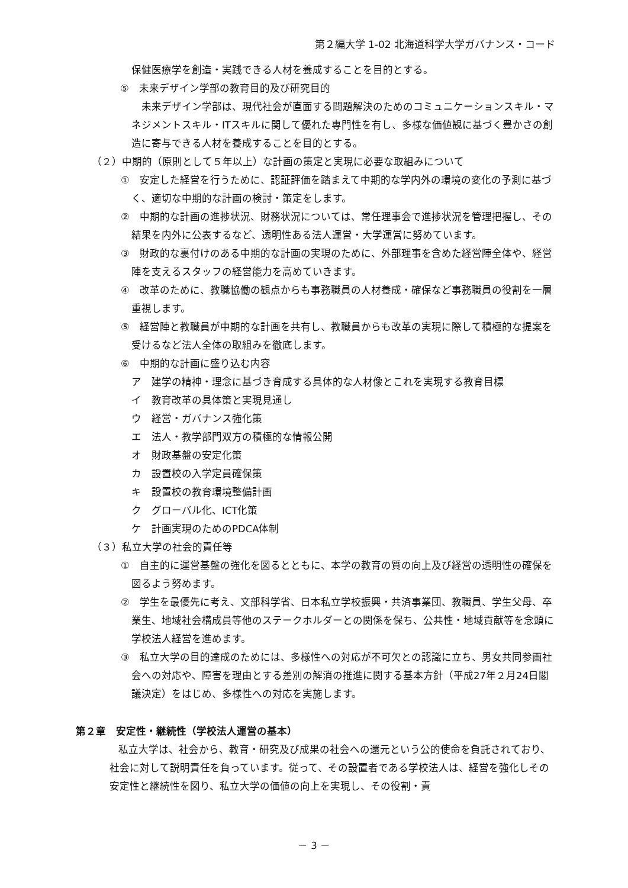第２編大学 1-02 北海道科学大学ガバナンス・コード
保健医療学を創造・実践できる人材を養成することを目的とする。
⑤　未来デザイン学部の教育目的及び研究目的
　未来デザイン学部は、現代社会が直面する問題解決のためのコミュニケーションスキル・マネジメントスキル・ITスキルに関して優れた専門性を有し、多様な価値観に基づく豊かさの創造に寄与できる人材を養成することを目的とする。
（２）中期的（原則として５年以上）な計画の策定と実現に必要な取組みについて
①　安定した経営を行うために、認証評価を踏まえて中期的な学内外の環境の変化の予測に基づく、適切な中期的な計画の検討・策定をします。
②　中期的な計画の進捗状況、財務状況については、常任理事会で進捗状況を管理把握し、その結果を内外に公表するなど、透明性ある法人運営・大学運営に努めています。
③　財政的な裏付けのある中期的な計画の実現のために、外部理事を含めた経営陣全体や、経営陣を支えるスタッフの経営能力を高めていきます。
④　改革のために、教職協働の観点からも事務職員の人材養成・確保など事務職員の役割を一層重視します。
⑤　経営陣と教職員が中期的な計画を共有し、教職員からも改革の実現に際して積極的な提案を受けるなど法人全体の取組みを徹底します。
⑥　中期的な計画に盛り込む内容
ア　建学の精神・理念に基づき育成する具体的な人材像とこれを実現する教育目標
イ　教育改革の具体策と実現見通し
ウ　経営・ガバナンス強化策
エ　法人・教学部門双方の積極的な情報公開
オ　財政基盤の安定化策
カ　設置校の入学定員確保策
キ　設置校の教育環境整備計画
ク　グローバル化、ICT化策
ケ　計画実現のためのPDCA体制
（３）私立大学の社会的責任等
①　自主的に運営基盤の強化を図るとともに、本学の教育の質の向上及び経営の透明性の確保を図るよう努めます。
②　学生を最優先に考え、文部科学省、日本私立学校振興・共済事業団、教職員、学生父母、卒業生、地域社会構成員等他のステークホルダーとの関係を保ち、公共性・地域貢献等を念頭に学校法人経営を進めます。
③　私立大学の目的達成のためには、多様性への対応が不可欠との認識に立ち、男女共同参画社会への対応や、障害を理由とする差別の解消の推進に関する基本方針（平成27年２月24日閣議決定）をはじめ、多様性への対応を実施します。
第２章　安定性・継続性（学校法人運営の基本）
私立大学は、社会から、教育・研究及び成果の社会への還元という公的使命を負託されており、社会に対して説明責任を負っています。従って、その設置者である学校法人は、経営を強化しその安定性と継続性を図り、私立大学の価値の向上を実現し、その役割・責
－ 3 －